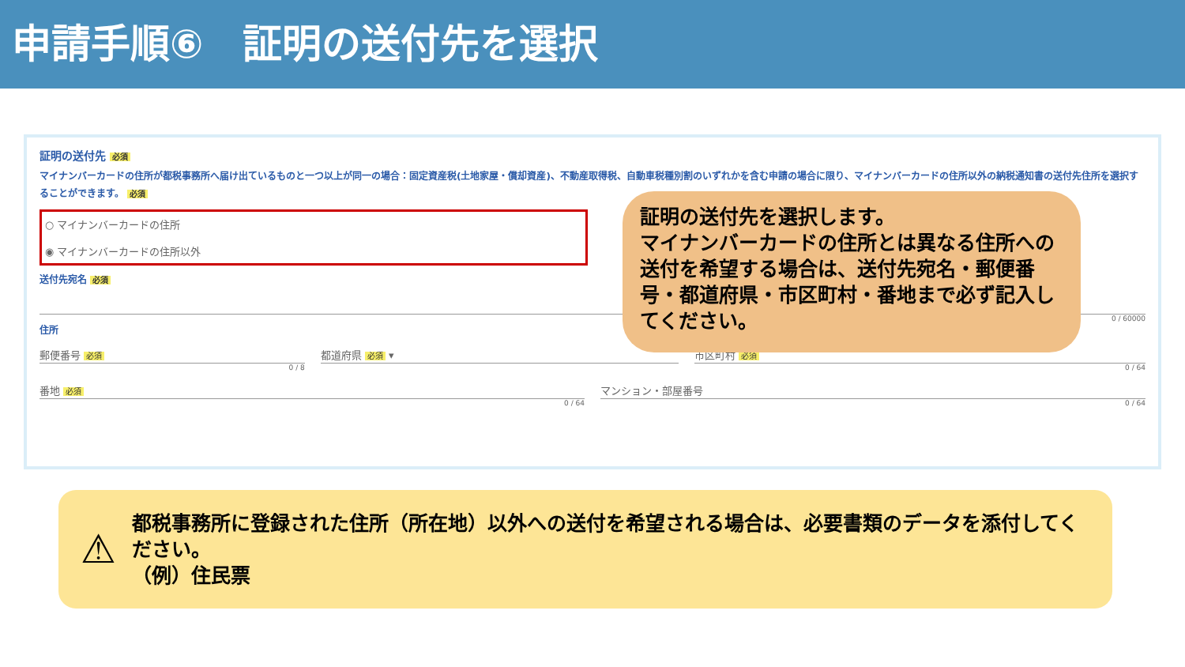申請手順⑥　証明の送付先を選択
証明の送付先 必須
マイナンバーカードの住所が都税事務所へ届け出ているものと一つ以上が同一の場合：固定資産税(土地家屋・償却資産)、不動産取得税、自動車税種別割のいずれかを含む申請の場合に限り、マイナンバーカードの住所以外の納税通知書の送付先住所を選択することができます。 必須
○ マイナンバーカードの住所
◉ マイナンバーカードの住所以外
送付先宛名 必須
0 / 60000
住所
郵便番号 必須
0 / 8
都道府県 必須 ▾ 市区町村 必須
0 / 64
番地 必須
0 / 64
マンション・部屋番号
0 / 64
証明の送付先を選択します。
マイナンバーカードの住所とは異なる住所への送付を希望する場合は、送付先宛名・郵便番号・都道府県・市区町村・番地まで必ず記入してください。
⚠
都税事務所に登録された住所（所在地）以外への送付を希望される場合は、必要書類のデータを添付してください。
（例）住民票